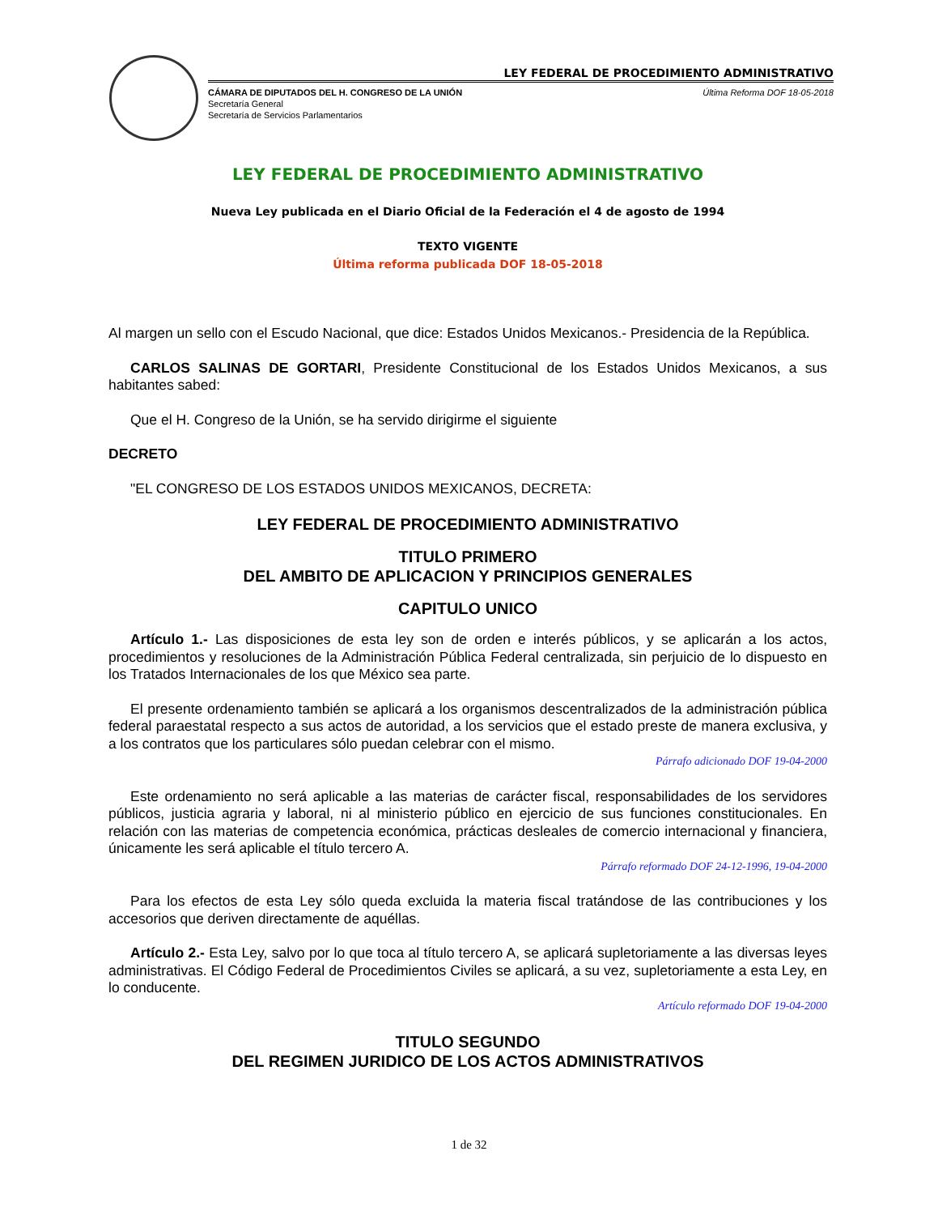LEY FEDERAL DE PROCEDIMIENTO ADMINISTRATIVO
CÁMARA DE DIPUTADOS DEL H. CONGRESO DE LA UNIÓN
Secretaría General
Secretaría de Servicios Parlamentarios
Última Reforma DOF 18-05-2018
LEY FEDERAL DE PROCEDIMIENTO ADMINISTRATIVO
Nueva Ley publicada en el Diario Oficial de la Federación el 4 de agosto de 1994
TEXTO VIGENTE
Última reforma publicada DOF 18-05-2018
Al margen un sello con el Escudo Nacional, que dice: Estados Unidos Mexicanos.- Presidencia de la República.
CARLOS SALINAS DE GORTARI, Presidente Constitucional de los Estados Unidos Mexicanos, a sus habitantes sabed:
Que el H. Congreso de la Unión, se ha servido dirigirme el siguiente
DECRETO
"EL CONGRESO DE LOS ESTADOS UNIDOS MEXICANOS, DECRETA:
LEY FEDERAL DE PROCEDIMIENTO ADMINISTRATIVO
TITULO PRIMERO
DEL AMBITO DE APLICACION Y PRINCIPIOS GENERALES
CAPITULO UNICO
Artículo 1.- Las disposiciones de esta ley son de orden e interés públicos, y se aplicarán a los actos, procedimientos y resoluciones de la Administración Pública Federal centralizada, sin perjuicio de lo dispuesto en los Tratados Internacionales de los que México sea parte.
El presente ordenamiento también se aplicará a los organismos descentralizados de la administración pública federal paraestatal respecto a sus actos de autoridad, a los servicios que el estado preste de manera exclusiva, y a los contratos que los particulares sólo puedan celebrar con el mismo.
Párrafo adicionado DOF 19-04-2000
Este ordenamiento no será aplicable a las materias de carácter fiscal, responsabilidades de los servidores públicos, justicia agraria y laboral, ni al ministerio público en ejercicio de sus funciones constitucionales. En relación con las materias de competencia económica, prácticas desleales de comercio internacional y financiera, únicamente les será aplicable el título tercero A.
Párrafo reformado DOF 24-12-1996, 19-04-2000
Para los efectos de esta Ley sólo queda excluida la materia fiscal tratándose de las contribuciones y los accesorios que deriven directamente de aquéllas.
Artículo 2.- Esta Ley, salvo por lo que toca al título tercero A, se aplicará supletoriamente a las diversas leyes administrativas. El Código Federal de Procedimientos Civiles se aplicará, a su vez, supletoriamente a esta Ley, en lo conducente.
Artículo reformado DOF 19-04-2000
TITULO SEGUNDO
DEL REGIMEN JURIDICO DE LOS ACTOS ADMINISTRATIVOS
1 de 32